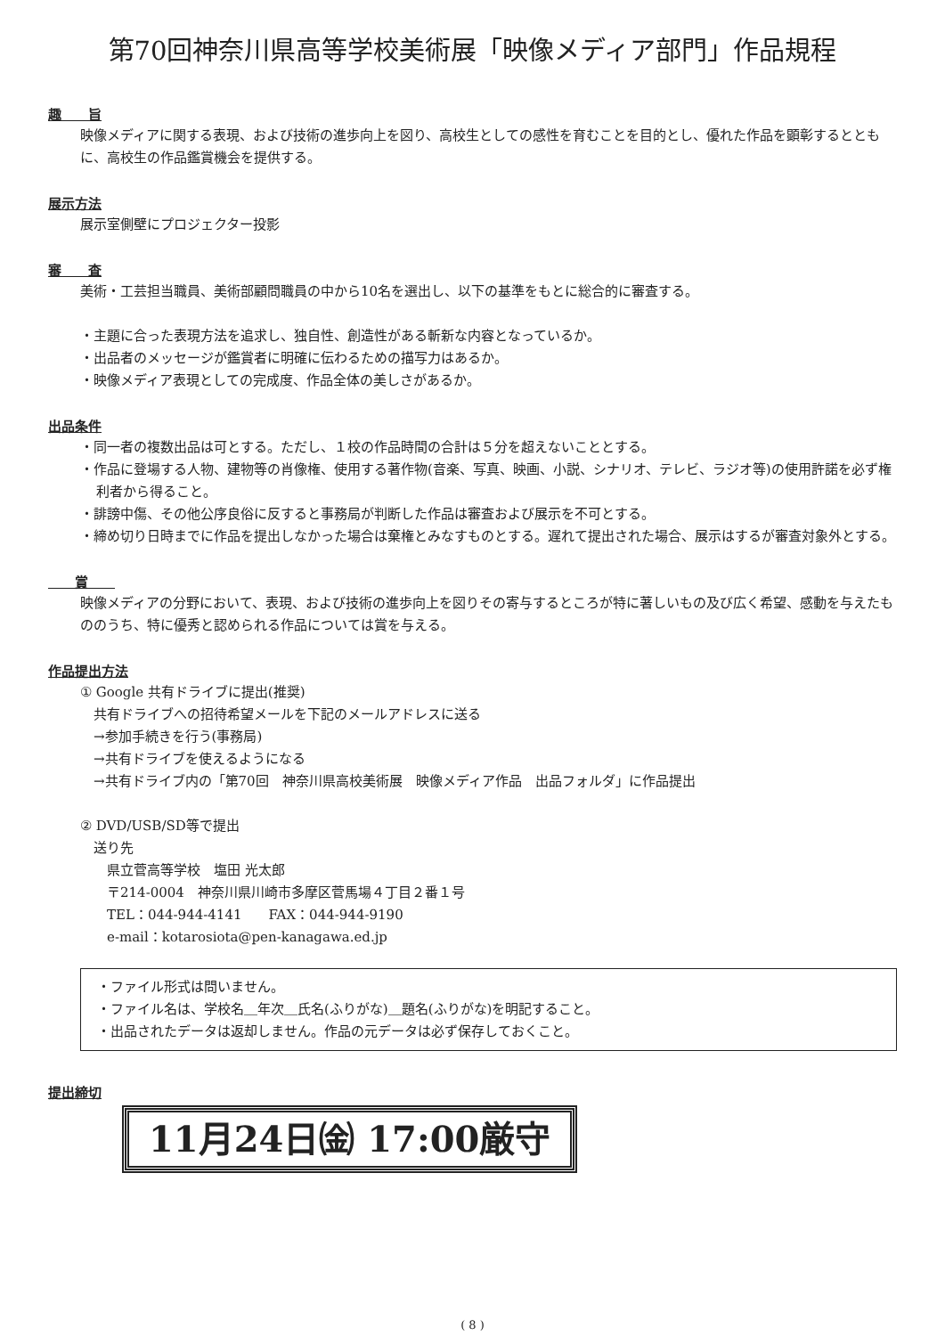第70回神奈川県高等学校美術展「映像メディア部門」作品規程
趣　　旨
映像メディアに関する表現、および技術の進歩向上を図り、高校生としての感性を育むことを目的とし、優れた作品を顕彰するとともに、高校生の作品鑑賞機会を提供する。
展示方法
展示室側壁にプロジェクター投影
審　　査
美術・工芸担当職員、美術部顧問職員の中から10名を選出し、以下の基準をもとに総合的に審査する。
・主題に合った表現方法を追求し、独自性、創造性がある斬新な内容となっているか。
・出品者のメッセージが鑑賞者に明確に伝わるための描写力はあるか。
・映像メディア表現としての完成度、作品全体の美しさがあるか。
出品条件
・同一者の複数出品は可とする。ただし、１校の作品時間の合計は５分を超えないこととする。
・作品に登場する人物、建物等の肖像権、使用する著作物(音楽、写真、映画、小説、シナリオ、テレビ、ラジオ等)の使用許諾を必ず権利者から得ること。
・誹謗中傷、その他公序良俗に反すると事務局が判断した作品は審査および展示を不可とする。
・締め切り日時までに作品を提出しなかった場合は棄権とみなすものとする。遅れて提出された場合、展示はするが審査対象外とする。
　　賞　　
映像メディアの分野において、表現、および技術の進歩向上を図りその寄与するところが特に著しいもの及び広く希望、感動を与えたもののうち、特に優秀と認められる作品については賞を与える。
作品提出方法
① Google 共有ドライブに提出(推奨)
　共有ドライブへの招待希望メールを下記のメールアドレスに送る
　→参加手続きを行う(事務局)
　→共有ドライブを使えるようになる
　→共有ドライブ内の「第70回　神奈川県高校美術展　映像メディア作品　出品フォルダ」に作品提出
② DVD/USB/SD等で提出
　送り先
　　県立菅高等学校　塩田 光太郎
　　〒214-0004　神奈川県川崎市多摩区菅馬場４丁目２番１号
　　TEL：044-944-4141　　FAX：044-944-9190
　　e-mail：kotarosiota@pen-kanagawa.ed.jp
・ファイル形式は問いません。
・ファイル名は、学校名＿年次＿氏名(ふりがな)＿題名(ふりがな)を明記すること。
・出品されたデータは返却しません。作品の元データは必ず保存しておくこと。
提出締切
11月24日㈮ 17:00厳守
( 8 )